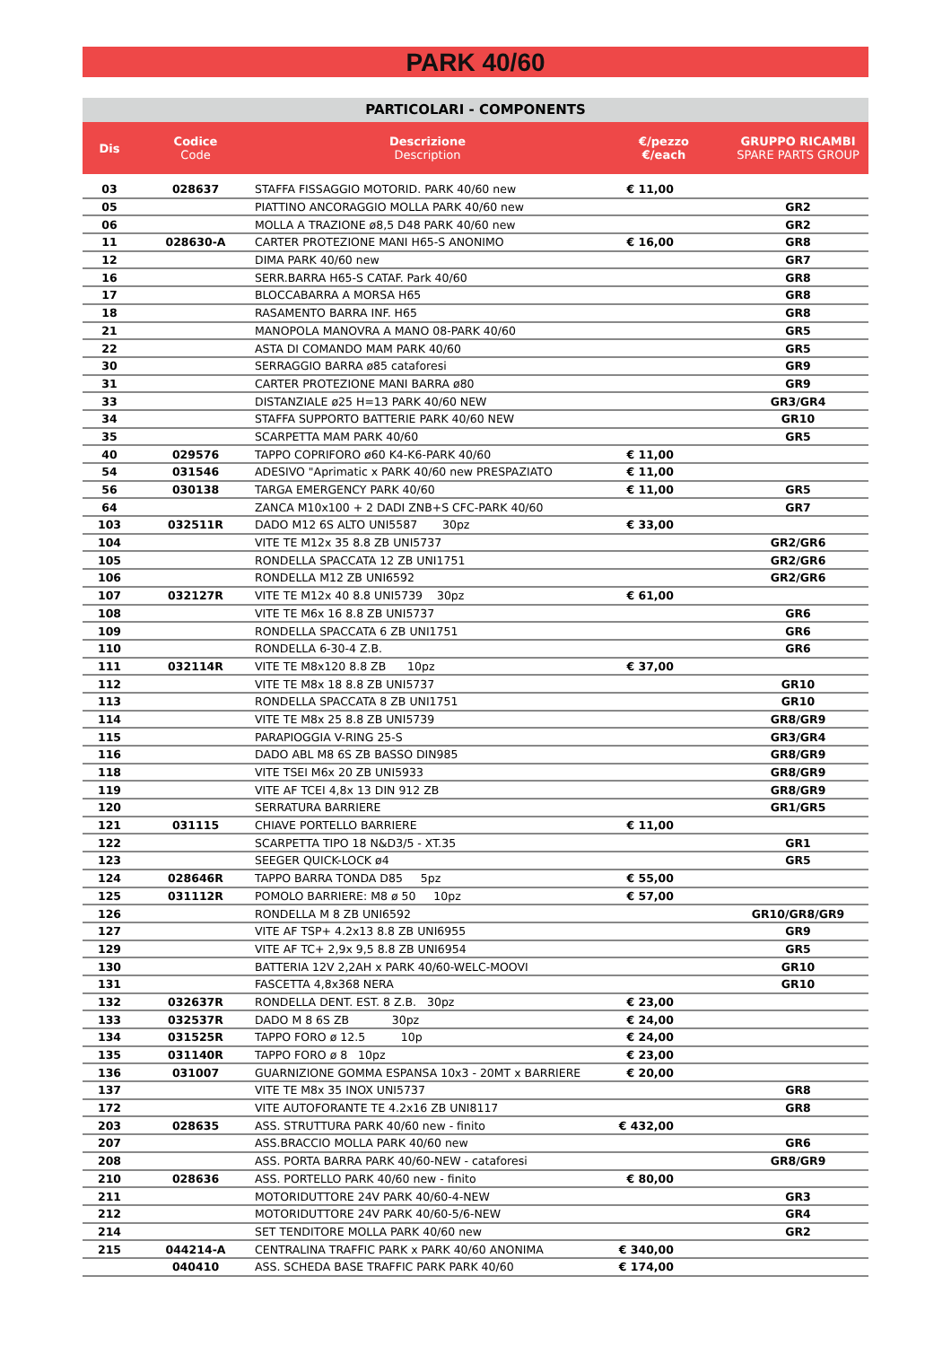PARK 40/60
PARTICOLARI - COMPONENTS
| Dis | Codice Code | Descrizione Description | €/pezzo €/each | GRUPPO RICAMBI SPARE PARTS GROUP |
| --- | --- | --- | --- | --- |
| 03 | 028637 | STAFFA FISSAGGIO MOTORID. PARK 40/60 new | € 11,00 | |
| 05 | | PIATTINO ANCORAGGIO MOLLA PARK 40/60 new | | GR2 |
| 06 | | MOLLA A TRAZIONE ø8,5 D48 PARK 40/60 new | | GR2 |
| 11 | 028630-A | CARTER PROTEZIONE MANI H65-S ANONIMO | € 16,00 | GR8 |
| 12 | | DIMA PARK 40/60 new | | GR7 |
| 16 | | SERR.BARRA H65-S CATAF. Park 40/60 | | GR8 |
| 17 | | BLOCCABARRA A MORSA H65 | | GR8 |
| 18 | | RASAMENTO BARRA INF. H65 | | GR8 |
| 21 | | MANOPOLA MANOVRA A MANO 08-PARK 40/60 | | GR5 |
| 22 | | ASTA DI COMANDO MAM PARK 40/60 | | GR5 |
| 30 | | SERRAGGIO BARRA ø85 cataforesi | | GR9 |
| 31 | | CARTER PROTEZIONE MANI BARRA ø80 | | GR9 |
| 33 | | DISTANZIALE ø25 H=13 PARK 40/60 NEW | | GR3/GR4 |
| 34 | | STAFFA SUPPORTO BATTERIE PARK 40/60 NEW | | GR10 |
| 35 | | SCARPETTA MAM PARK 40/60 | | GR5 |
| 40 | 029576 | TAPPO COPRIFORO ø60 K4-K6-PARK 40/60 | € 11,00 | |
| 54 | 031546 | ADESIVO "Aprimatic x PARK 40/60 new PRESPAZIATO | € 11,00 | |
| 56 | 030138 | TARGA EMERGENCY PARK 40/60 | € 11,00 | GR5 |
| 64 | | ZANCA M10x100 + 2 DADI ZNB+S CFC-PARK 40/60 | | GR7 |
| 103 | 032511R | DADO M12 6S ALTO UNI5587 30pz | € 33,00 | |
| 104 | | VITE TE M12x 35 8.8 ZB UNI5737 | | GR2/GR6 |
| 105 | | RONDELLA SPACCATA 12 ZB UNI1751 | | GR2/GR6 |
| 106 | | RONDELLA M12 ZB UNI6592 | | GR2/GR6 |
| 107 | 032127R | VITE TE M12x 40 8.8 UNI5739 30pz | € 61,00 | |
| 108 | | VITE TE M6x 16 8.8 ZB UNI5737 | | GR6 |
| 109 | | RONDELLA SPACCATA 6 ZB UNI1751 | | GR6 |
| 110 | | RONDELLA 6-30-4 Z.B. | | GR6 |
| 111 | 032114R | VITE TE M8x120 8.8 ZB 10pz | € 37,00 | |
| 112 | | VITE TE M8x 18 8.8 ZB UNI5737 | | GR10 |
| 113 | | RONDELLA SPACCATA 8 ZB UNI1751 | | GR10 |
| 114 | | VITE TE M8x 25 8.8 ZB UNI5739 | | GR8/GR9 |
| 115 | | PARAPIOGGIA V-RING 25-S | | GR3/GR4 |
| 116 | | DADO ABL M8 6S ZB BASSO DIN985 | | GR8/GR9 |
| 118 | | VITE TSEI M6x 20 ZB UNI5933 | | GR8/GR9 |
| 119 | | VITE AF TCEI 4,8x 13 DIN 912 ZB | | GR8/GR9 |
| 120 | | SERRATURA BARRIERE | | GR1/GR5 |
| 121 | 031115 | CHIAVE PORTELLO BARRIERE | € 11,00 | |
| 122 | | SCARPETTA TIPO 18 N&D3/5 - XT.35 | | GR1 |
| 123 | | SEEGER QUICK-LOCK ø4 | | GR5 |
| 124 | 028646R | TAPPO BARRA TONDA D85 5pz | € 55,00 | |
| 125 | 031112R | POMOLO BARRIERE: M8 ø 50 10pz | € 57,00 | |
| 126 | | RONDELLA M 8 ZB UNI6592 | | GR10/GR8/GR9 |
| 127 | | VITE AF TSP+ 4.2x13 8.8 ZB UNI6955 | | GR9 |
| 129 | | VITE AF TC+ 2,9x 9,5 8.8 ZB UNI6954 | | GR5 |
| 130 | | BATTERIA 12V 2,2AH x PARK 40/60-WELC-MOOVI | | GR10 |
| 131 | | FASCETTA 4,8x368 NERA | | GR10 |
| 132 | 032637R | RONDELLA DENT. EST. 8 Z.B. 30pz | € 23,00 | |
| 133 | 032537R | DADO M 8 6S ZB 30pz | € 24,00 | |
| 134 | 031525R | TAPPO FORO ø 12.5 10p | € 24,00 | |
| 135 | 031140R | TAPPO FORO ø 8 10pz | € 23,00 | |
| 136 | 031007 | GUARNIZIONE GOMMA ESPANSA 10x3 - 20MT x BARRIERE | € 20,00 | |
| 137 | | VITE TE M8x 35 INOX UNI5737 | | GR8 |
| 172 | | VITE AUTOFORANTE TE 4.2x16 ZB UNI8117 | | GR8 |
| 203 | 028635 | ASS. STRUTTURA PARK 40/60 new - finito | € 432,00 | |
| 207 | | ASS.BRACCIO MOLLA PARK 40/60 new | | GR6 |
| 208 | | ASS. PORTA BARRA PARK 40/60-NEW - cataforesi | | GR8/GR9 |
| 210 | 028636 | ASS. PORTELLO PARK 40/60 new - finito | € 80,00 | |
| 211 | | MOTORIDUTTORE 24V PARK 40/60-4-NEW | | GR3 |
| 212 | | MOTORIDUTTORE 24V PARK 40/60-5/6-NEW | | GR4 |
| 214 | | SET TENDITORE MOLLA PARK 40/60 new | | GR2 |
| 215 | 044214-A | CENTRALINA TRAFFIC PARK x PARK 40/60 ANONIMA | € 340,00 | |
| | 040410 | ASS. SCHEDA BASE TRAFFIC PARK PARK 40/60 | € 174,00 | |